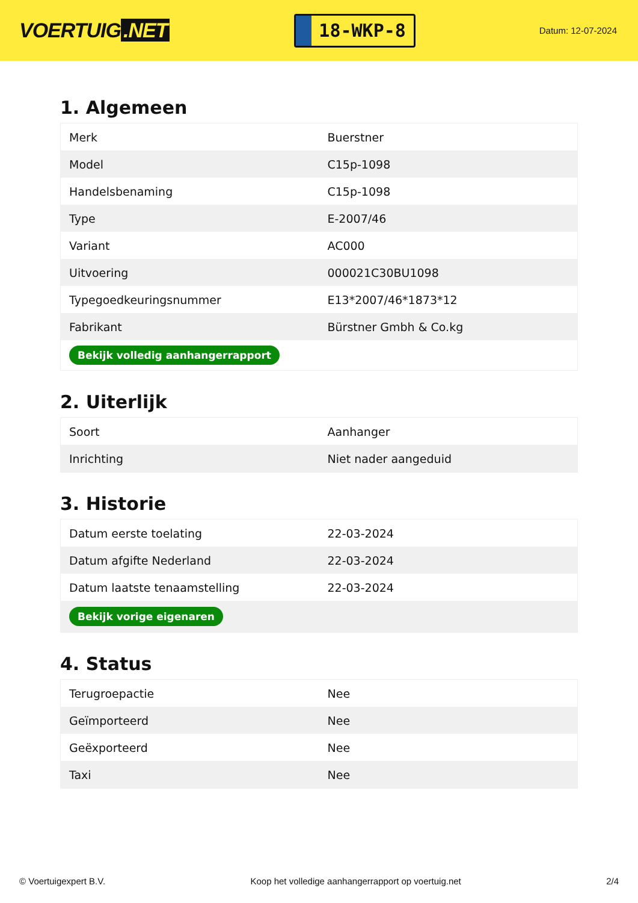VOERTUIG.NET
18-WKP-8
Datum: 12-07-2024
1. Algemeen
| Merk | Buerstner |
| Model | C15p-1098 |
| Handelsbenaming | C15p-1098 |
| Type | E-2007/46 |
| Variant | AC000 |
| Uitvoering | 000021C30BU1098 |
| Typegoedkeuringsnummer | E13*2007/46*1873*12 |
| Fabrikant | Bürstner Gmbh & Co.kg |
| Bekijk volledig aanhangerrapport | |
2. Uiterlijk
| Soort | Aanhanger |
| Inrichting | Niet nader aangeduid |
3. Historie
| Datum eerste toelating | 22-03-2024 |
| Datum afgifte Nederland | 22-03-2024 |
| Datum laatste tenaamstelling | 22-03-2024 |
| Bekijk vorige eigenaren | |
4. Status
| Terugroepactie | Nee |
| Geïmporteerd | Nee |
| Geëxporteerd | Nee |
| Taxi | Nee |
© Voertuigexpert B.V. Koop het volledige aanhangerrapport op voertuig.net 2/4